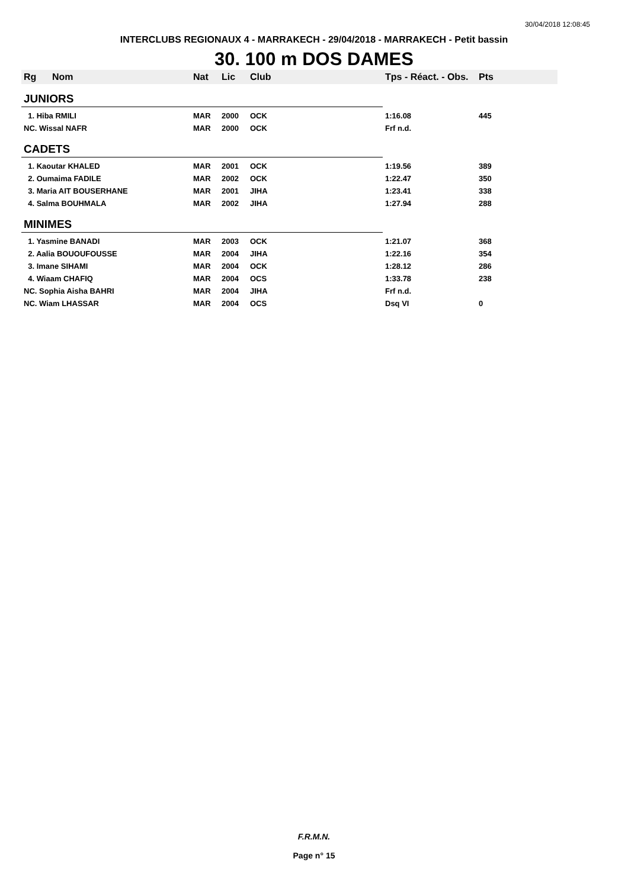30/04/2018 12:08:45
INTERCLUBS REGIONAUX 4 - MARRAKECH - 29/04/2018 - MARRAKECH - Petit bassin
30. 100 m DOS DAMES
| Rg | Nom | Nat | Lic | Club | Tps - Réact. - Obs. | Pts |
| --- | --- | --- | --- | --- | --- | --- |
| JUNIORS | | | | | | |
| 1. Hiba RMILI | | MAR | 2000 | OCK | 1:16.08 | 445 |
| NC. Wissal NAFR | | MAR | 2000 | OCK | Frf n.d. | |
| CADETS | | | | | | |
| 1. Kaoutar KHALED | | MAR | 2001 | OCK | 1:19.56 | 389 |
| 2. Oumaima FADILE | | MAR | 2002 | OCK | 1:22.47 | 350 |
| 3. Maria AIT BOUSERHANE | | MAR | 2001 | JIHA | 1:23.41 | 338 |
| 4. Salma BOUHMALA | | MAR | 2002 | JIHA | 1:27.94 | 288 |
| MINIMES | | | | | | |
| 1. Yasmine BANADI | | MAR | 2003 | OCK | 1:21.07 | 368 |
| 2. Aalia BOUOUFOUSSE | | MAR | 2004 | JIHA | 1:22.16 | 354 |
| 3. Imane SIHAMI | | MAR | 2004 | OCK | 1:28.12 | 286 |
| 4. Wiaam CHAFIQ | | MAR | 2004 | OCS | 1:33.78 | 238 |
| NC. Sophia Aisha BAHRI | | MAR | 2004 | JIHA | Frf n.d. | |
| NC. Wiam LHASSAR | | MAR | 2004 | OCS | Dsq VI | 0 |
F.R.M.N.
Page n° 15